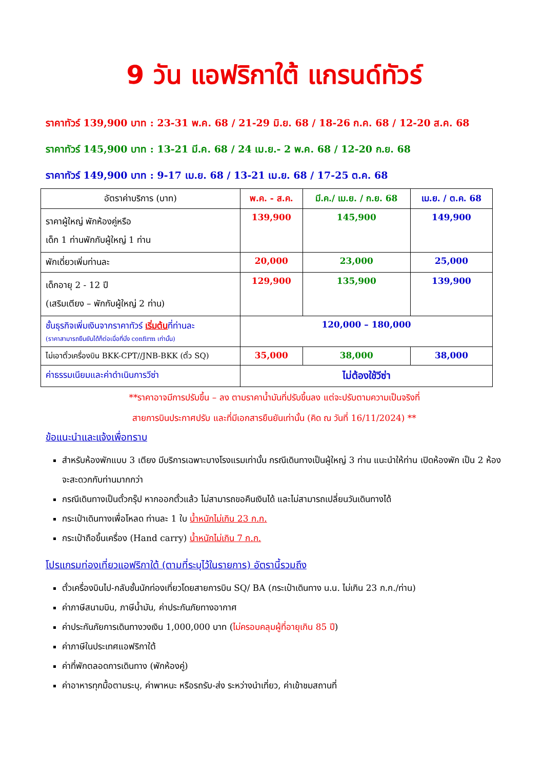9 วัน แอฟริกาใต้ แกรนด์ทัวร์
ราคาทัวร์ 139,900 บาท : 23-31 พ.ค. 68 / 21-29 มิ.ย. 68 / 18-26 ก.ค. 68 / 12-20 ส.ค. 68
ราคาทัวร์ 145,900 บาท : 13-21 มี.ค. 68 / 24 เม.ย.- 2 พ.ค. 68 / 12-20 ก.ย. 68
ราคาทัวร์ 149,900 บาท : 9-17 เม.ย. 68 / 13-21 เม.ย. 68 / 17-25 ต.ค. 68
| อัตราค่าบริการ (บาท) | พ.ค. - ส.ค. | มี.ค./ เม.ย. / ก.ย. 68 | เม.ย. / ต.ค. 68 |
| --- | --- | --- | --- |
| ราคาผู้ใหญ่ พักห้องคู่หรือ เด็ก 1 ท่านพักกับผู้ใหญ่ 1 ท่าน | 139,900 | 145,900 | 149,900 |
| พักเดี่ยวเพิ่มท่านละ | 20,000 | 23,000 | 25,000 |
| เด็กอายุ 2 - 12 ปี (เสริมเตียง – พักกับผู้ใหญ่ 2 ท่าน) | 129,900 | 135,900 | 139,900 |
| ชั้นธุรกิจเพิ่มเงินจากราคาทัวร์ เริ่มต้น ที่ท่านละ (ราคาสามารถยืนยันได้ก็ต่อเมื่อที่นั่ง confirm เท่านั้น) | 120,000 – 180,000 | | |
| ไม่เอาตั๋วเครื่องบิน BKK-CPT//JNB-BKK (ตั๋ว SQ) | 35,000 | 38,000 | 38,000 |
| ค่าธรรมเนียมและค่าดำเนินการวีซ่า | ไม่ต้องใช้วีซ่า | | |
**ราคาอาจมีการปรับขึ้น – ลง ตามราคาน้ำมันที่ปรับขึ้นลง แต่จะปรับตามความเป็นจริงที่
สายการบินประกาศปรับ และที่มีเอกสารยืนยันเท่านั้น (คิด ณ วันที่ 16/11/2024) **
ข้อแนะนำและแจ้งเพื่อทราบ
สำหรับห้องพักแบบ 3 เตียง มีบริการเฉพาะบางโรงแรมเท่านั้น กรณีเดินทางเป็นผู้ใหญ่ 3 ท่าน แนะนำให้ท่าน เปิดห้องพัก เป็น 2 ห้องจะสะดวกกับท่านมากกว่า
กรณีเดินทางเป็นตั๋วกรุ๊ป หากออกตั๋วแล้ว ไม่สามารถขอคืนเงินได้ และไม่สามารถเปลี่ยนวันเดินทางได้
กระเป๋าเดินทางเพื่อโหลด ท่านละ 1 ใบ น้ำหนักไม่เกิน 23 ก.ก.
กระเป๋าถือขึ้นเครื่อง (Hand carry) น้ำหนักไม่เกิน 7 ก.ก.
โปรแกรมท่องเที่ยวแอฟริกาใต้ (ตามที่ระบุไว้ในรายการ) อัตรานี้รวมถึง
ตั๋วเครื่องบินไป-กลับชั้นนักท่องเที่ยวโดยสายการบิน SQ/ BA (กระเป๋าเดินทาง น.น. ไม่เกิน 23 ก.ก./ท่าน)
ค่าภาษีสนามบิน, ภาษีน้ำมัน, ค่าประกันภัยทางอากาศ
ค่าประกันภัยการเดินทางวงเงิน 1,000,000 บาท (ไม่ครอบคลุมผู้ที่อายุเกิน 85 ปี)
ค่าภาษีในประเทศแอฟริกาใต้
ค่าที่พักตลอดการเดินทาง (พักห้องคู่)
ค่าอาหารทุกมื้อตามระบุ, ค่าพาหนะ หรือรถรับ-ส่ง ระหว่างนำเที่ยว, ค่าเข้าชมสถานที่